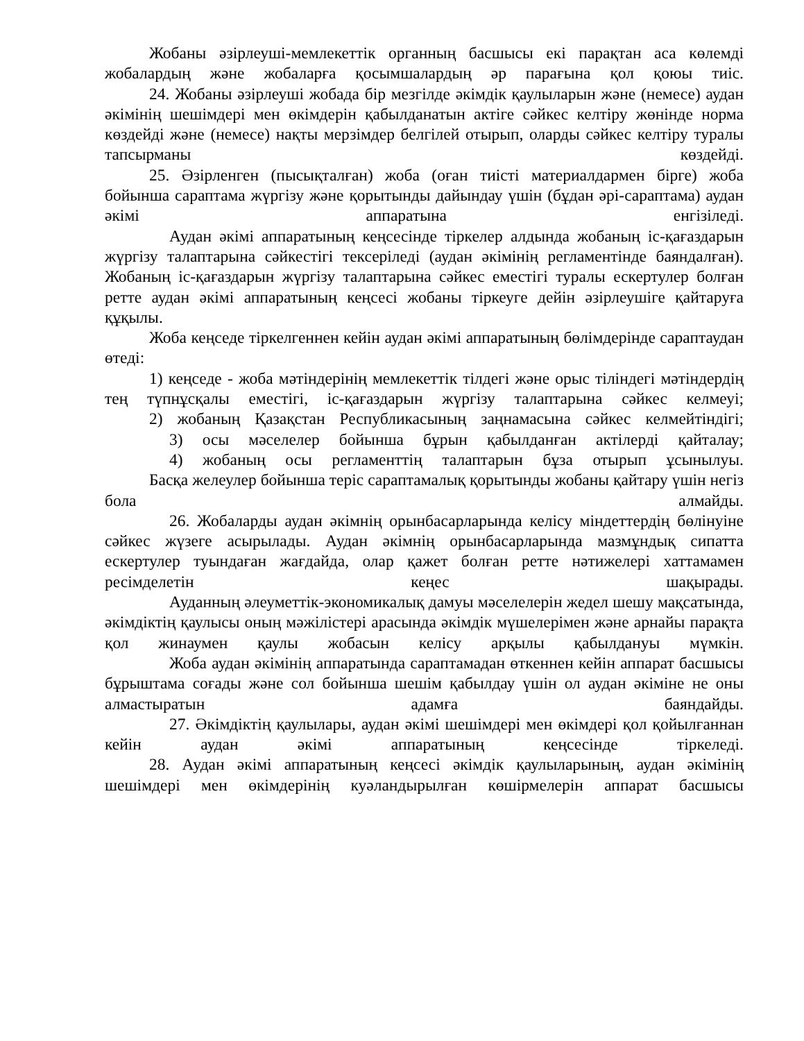Жобаны әзірлеуші-мемлекеттік органның басшысы екі парақтан аса көлемді жобалардың және жобаларға қосымшалардың әр парағына қол қоюы тиіс.
24. Жобаны әзірлеуші жобада бір мезгілде әкімдік қаулыларын және (немесе) аудан әкімінің шешімдері мен өкімдерін қабылданатын актіге сәйкес келтіру жөнінде норма көздейді және (немесе) нақты мерзімдер белгілей отырып, оларды сәйкес келтіру туралы тапсырманы көздейді.
25. Әзірленген (пысықталған) жоба (оған тиісті материалдармен бірге) жоба бойынша сараптама жүргізу және қорытынды дайындау үшін (бұдан әрі-сараптама) аудан әкімі аппаратына енгізіледі.
Аудан әкімі аппаратының кеңсесінде тіркелер алдында жобаның іс-қағаздарын жүргізу талаптарына сәйкестігі тексеріледі (аудан әкімінің регламентінде баяндалған). Жобаның іс-қағаздарын жүргізу талаптарына сәйкес еместігі туралы ескертулер болған ретте аудан әкімі аппаратының кеңсесі жобаны тіркеуге дейін әзірлеушіге қайтаруға құқылы.
Жоба кеңседе тіркелгеннен кейін аудан әкімі аппаратының бөлімдерінде сараптаудан өтеді:
1) кеңседе - жоба мәтіндерінің мемлекеттік тілдегі және орыс тіліндегі мәтіндердің тең түпнұсқалы еместігі, іс-қағаздарын жүргізу талаптарына сәйкес келмеуі;
2) жобаның Қазақстан Республикасының заңнамасына сәйкес келмейтіндігі;
3) осы мәселелер бойынша бұрын қабылданған актілерді қайталау;
4) жобаның осы регламенттің талаптарын бұза отырып ұсынылуы.
Басқа желеулер бойынша теріс сараптамалық қорытынды жобаны қайтару үшін негіз бола алмайды.
26. Жобаларды аудан әкімнің орынбасарларында келісу міндеттердің бөлінуіне сәйкес жүзеге асырылады. Аудан әкімнің орынбасарларында мазмұндық сипатта ескертулер туындаған жағдайда, олар қажет болған ретте нәтижелері хаттамамен ресімделетін кеңес шақырады.
Ауданның әлеуметтік-экономикалық дамуы мәселелерін жедел шешу мақсатында, әкімдіктің қаулысы оның мәжілістері арасында әкімдік мүшелерімен және арнайы парақта қол жинаумен қаулы жобасын келісу арқылы қабылдануы мүмкін.
Жоба аудан әкімінің аппаратында сараптамадан өткеннен кейін аппарат басшысы бұрыштама соғады және сол бойынша шешім қабылдау үшін ол аудан әкіміне не оны алмастыратын адамға баяндайды.
27. Әкімдіктің қаулылары, аудан әкімі шешімдері мен өкімдері қол қойылғаннан кейін аудан әкімі аппаратының кеңсесінде тіркеледі.
28. Аудан әкімі аппаратының кеңсесі әкімдік қаулыларының, аудан әкімінің шешімдері мен өкімдерінің куәландырылған көшірмелерін аппарат басшысы